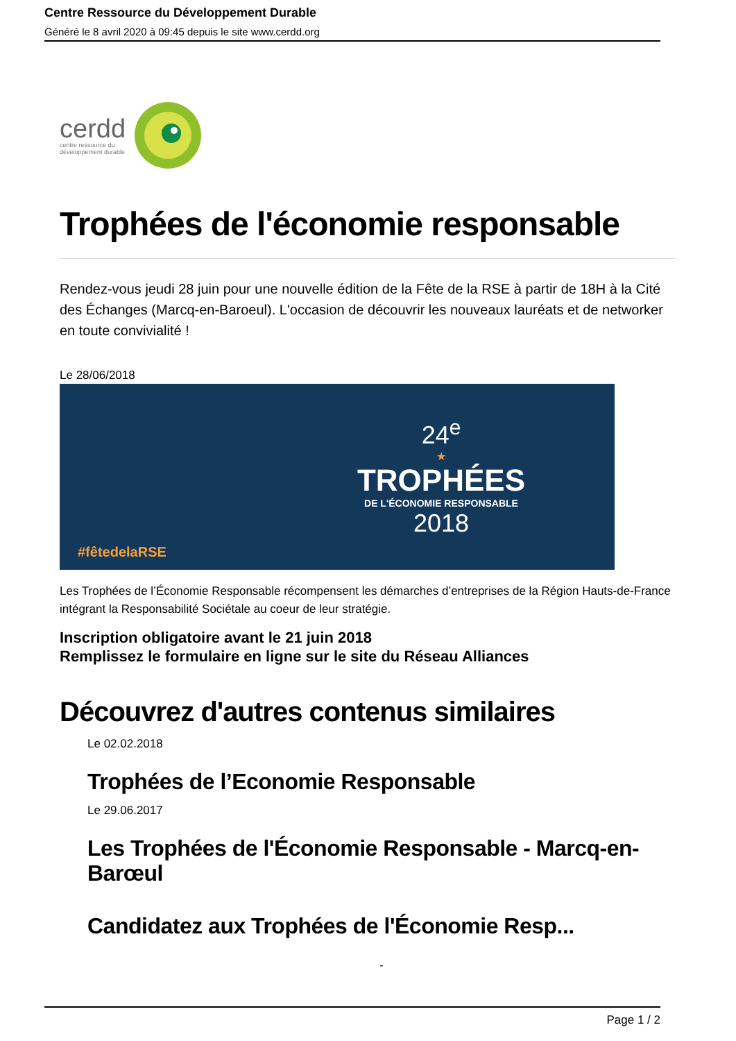Centre Ressource du Développement Durable
Généré le 8 avril 2020 à 09:45 depuis le site www.cerdd.org
cerdd
centre ressource du
développement durable
Trophées de l'économie responsable
Rendez-vous jeudi 28 juin pour une nouvelle édition de la Fête de la RSE à partir de 18H à la Cité des Échanges (Marcq-en-Baroeul). L'occasion de découvrir les nouveaux lauréats et de networker en toute convivialité !
Le 28/06/2018
24<sup>e</sup>
★
TROPHÉES
DE L'ÉCONOMIE RESPONSABLE
2018
#fêtedelaRSE
Les Trophées de l’Économie Responsable récompensent les démarches d’entreprises de la Région Hauts-de-France intégrant la Responsabilité Sociétale au coeur de leur stratégie.
Inscription obligatoire avant le 21 juin 2018
Remplissez le formulaire en ligne sur le site du Réseau Alliances
Découvrez d'autres contenus similaires
Le 02.02.2018
Trophées de l’Economie Responsable
Le 29.06.2017
Les Trophées de l'Économie Responsable - Marcq-en-Barœul
Candidatez aux Trophées de l'Économie Resp...
-
Page 1 / 2